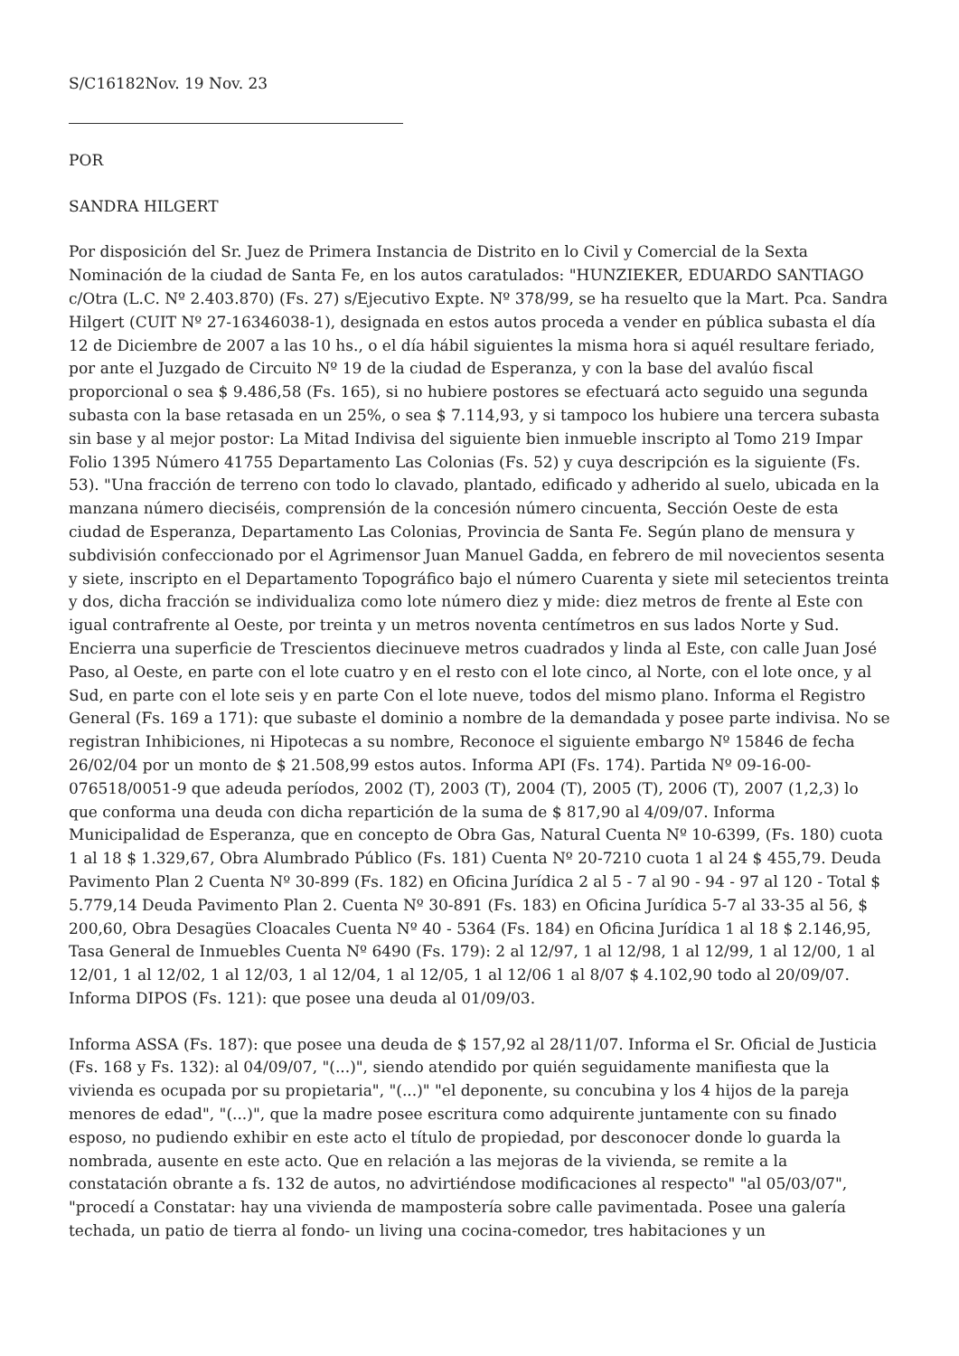S/C16182Nov. 19 Nov. 23
POR
SANDRA HILGERT
Por disposición del Sr. Juez de Primera Instancia de Distrito en lo Civil y Comercial de la Sexta Nominación de la ciudad de Santa Fe, en los autos caratulados: "HUNZIEKER, EDUARDO SANTIAGO c/Otra (L.C. Nº 2.403.870) (Fs. 27) s/Ejecutivo Expte. Nº 378/99, se ha resuelto que la Mart. Pca. Sandra Hilgert (CUIT Nº 27-16346038-1), designada en estos autos proceda a vender en pública subasta el día 12 de Diciembre de 2007 a las 10 hs., o el día hábil siguientes la misma hora si aquél resultare feriado, por ante el Juzgado de Circuito Nº 19 de la ciudad de Esperanza, y con la base del avalúo fiscal proporcional o sea $ 9.486,58 (Fs. 165), si no hubiere postores se efectuará acto seguido una segunda subasta con la base retasada en un 25%, o sea $ 7.114,93, y si tampoco los hubiere una tercera subasta sin base y al mejor postor: La Mitad Indivisa del siguiente bien inmueble inscripto al Tomo 219 Impar Folio 1395 Número 41755 Departamento Las Colonias (Fs. 52) y cuya descripción es la siguiente (Fs. 53). "Una fracción de terreno con todo lo clavado, plantado, edificado y adherido al suelo, ubicada en la manzana número dieciséis, comprensión de la concesión número cincuenta, Sección Oeste de esta ciudad de Esperanza, Departamento Las Colonias, Provincia de Santa Fe. Según plano de mensura y subdivisión confeccionado por el Agrimensor Juan Manuel Gadda, en febrero de mil novecientos sesenta y siete, inscripto en el Departamento Topográfico bajo el número Cuarenta y siete mil setecientos treinta y dos, dicha fracción se individualiza como lote número diez y mide: diez metros de frente al Este con igual contrafrente al Oeste, por treinta y un metros noventa centímetros en sus lados Norte y Sud. Encierra una superficie de Trescientos diecinueve metros cuadrados y linda al Este, con calle Juan José Paso, al Oeste, en parte con el lote cuatro y en el resto con el lote cinco, al Norte, con el lote once, y al Sud, en parte con el lote seis y en parte Con el lote nueve, todos del mismo plano. Informa el Registro General (Fs. 169 a 171): que subaste el dominio a nombre de la demandada y posee parte indivisa. No se registran Inhibiciones, ni Hipotecas a su nombre, Reconoce el siguiente embargo Nº 15846 de fecha 26/02/04 por un monto de $ 21.508,99 estos autos. Informa API (Fs. 174). Partida Nº 09-16-00-076518/0051-9 que adeuda períodos, 2002 (T), 2003 (T), 2004 (T), 2005 (T), 2006 (T), 2007 (1,2,3) lo que conforma una deuda con dicha repartición de la suma de $ 817,90 al 4/09/07. Informa Municipalidad de Esperanza, que en concepto de Obra Gas, Natural Cuenta Nº 10-6399, (Fs. 180) cuota 1 al 18 $ 1.329,67, Obra Alumbrado Público (Fs. 181) Cuenta Nº 20-7210 cuota 1 al 24 $ 455,79. Deuda Pavimento Plan 2 Cuenta Nº 30-899 (Fs. 182) en Oficina Jurídica 2 al 5 - 7 al 90 - 94 - 97 al 120 - Total $ 5.779,14 Deuda Pavimento Plan 2. Cuenta Nº 30-891 (Fs. 183) en Oficina Jurídica 5-7 al 33-35 al 56, $ 200,60, Obra Desagües Cloacales Cuenta Nº 40 - 5364 (Fs. 184) en Oficina Jurídica 1 al 18 $ 2.146,95, Tasa General de Inmuebles Cuenta Nº 6490 (Fs. 179): 2 al 12/97, 1 al 12/98, 1 al 12/99, 1 al 12/00, 1 al 12/01, 1 al 12/02, 1 al 12/03, 1 al 12/04, 1 al 12/05, 1 al 12/06 1 al 8/07 $ 4.102,90 todo al 20/09/07. Informa DIPOS (Fs. 121): que posee una deuda al 01/09/03.
Informa ASSA (Fs. 187): que posee una deuda de $ 157,92 al 28/11/07. Informa el Sr. Oficial de Justicia (Fs. 168 y Fs. 132): al 04/09/07, "(...)", siendo atendido por quién seguidamente manifiesta que la vivienda es ocupada por su propietaria", "(...)" "el deponente, su concubina y los 4 hijos de la pareja menores de edad", "(...)", que la madre posee escritura como adquirente juntamente con su finado esposo, no pudiendo exhibir en este acto el título de propiedad, por desconocer donde lo guarda la nombrada, ausente en este acto. Que en relación a las mejoras de la vivienda, se remite a la constatación obrante a fs. 132 de autos, no advirtiéndose modificaciones al respecto" "al 05/03/07", "procedí a Constatar: hay una vivienda de mampostería sobre calle pavimentada. Posee una galería techada, un patio de tierra al fondo- un living una cocina-comedor, tres habitaciones y un